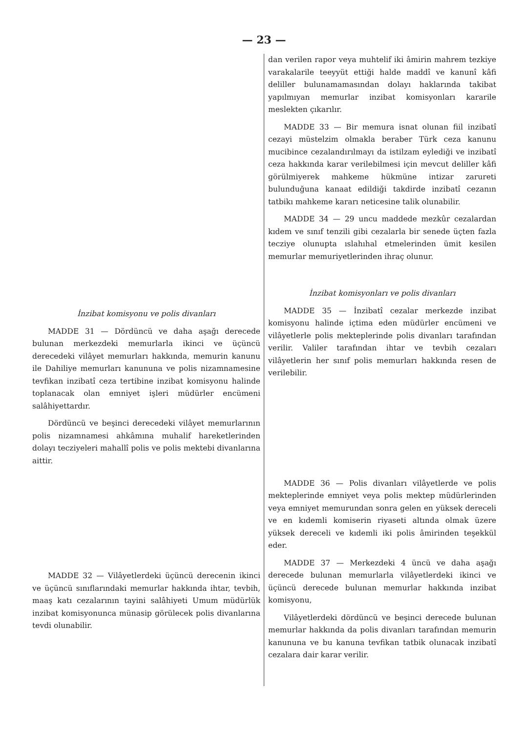— 23 —
İnzibat komisyonu ve polis divanları
MADDE 31 — Dördüncü ve daha aşağı derecede bulunan merkezdeki memurlarla ikinci ve üçüncü derecedeki vilâyet memurları hakkında, memurin kanunu ile Dahiliye memurları kanununa ve polis nizamnamesine tevfikan inzibatî ceza tertibine inzibat komisyonu halinde toplanacak olan emniyet işleri müdürler encümeni salâhiyettardır.
Dördüncü ve beşinci derecedeki vilâyet memurlarının polis nizamnamesi ahkâmına muhalif hareketlerinden dolayı tecziyeleri mahallî polis ve polis mektebi divanlarına aittir.
MADDE 32 — Vilâyetlerdeki üçüncü derecenin ikinci ve üçüncü sınıflarındaki memurlar hakkında ihtar, tevbih, maaş katı cezalarının tayini salâhiyeti Umum müdürlük inzibat komisyonunca münasip görülecek polis divanlarına tevdi olunabilir.
dan verilen rapor veya muhtelif iki âmirin mahrem tezkiye varakalarile teeyyüt ettiği halde maddî ve kanunî kâfi deliller bulunamamasından dolayı haklarında takibat yapılmıyan memurlar inzibat komisyonları kararile meslekten çıkarılır.
MADDE 33 — Bir memura isnat olunan fiil inzibatî cezayi müstelzim olmakla beraber Türk ceza kanunu mucibince cezalandırılmayı da istilzam eylediği ve inzibatî ceza hakkında karar verilebilmesi için mevcut deliller kâfi görülmiyerek mahkeme hükmüne intizar zarureti bulunduğuna kanaat edildiği takdirde inzibatî cezanın tatbikı mahkeme kararı neticesine talik olunabilir.
MADDE 34 — 29 uncu maddede mezkûr cezalardan kıdem ve sınıf tenzili gibi cezalarla bir senede üçten fazla tecziye olunupta ıslahıhal etmelerinden ümit kesilen memurlar memuriyetlerinden ihraç olunur.
İnzibat komisyonları ve polis divanları
MADDE 35 — İnzibatî cezalar merkezde inzibat komisyonu halinde içtima eden müdürler encümeni ve vilâyetlerle polis mekteplerinde polis divanları tarafından verilir. Valiler tarafından ihtar ve tevbih cezaları vilâyetlerin her sınıf polis memurları hakkında resen de verilebilir.
MADDE 36 — Polis divanları vilâyetlerde ve polis mekteplerinde emniyet veya polis mektep müdürlerinden veya emniyet memurundan sonra gelen en yüksek dereceli ve en kıdemli komiserin riyaseti altında olmak üzere yüksek dereceli ve kıdemli iki polis âmirinden teşekkül eder.
MADDE 37 — Merkezdeki 4 üncü ve daha aşağı derecede bulunan memurlarla vilâyetlerdeki ikinci ve üçüncü derecede bulunan memurlar hakkında inzibat komisyonu,
Vilâyetlerdeki dördüncü ve beşinci derecede bulunan memurlar hakkında da polis divanları tarafından memurin kanununa ve bu kanuna tevfikan tatbik olunacak inzibatî cezalara dair karar verilir.